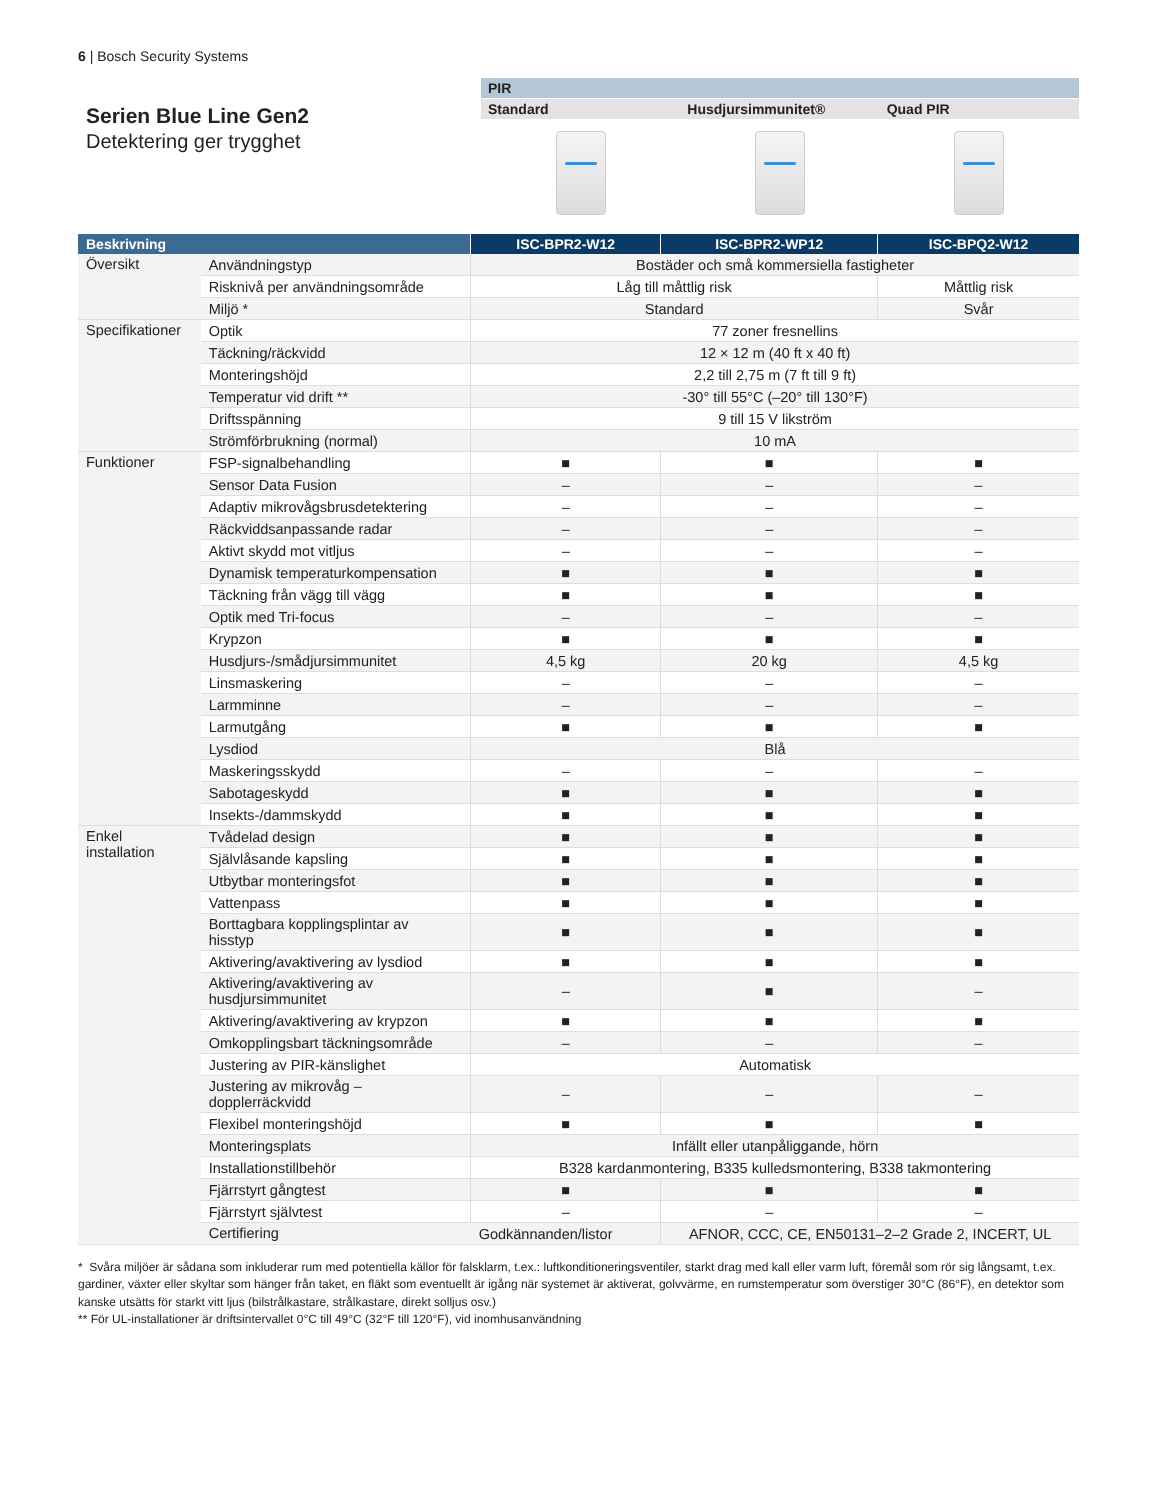6 | Bosch Security Systems
Serien Blue Line Gen2
Detektering ger trygghet
PIR
Standard Husdjursimmunitet® Quad PIR
| Beskrivning | | ISC-BPR2-W12 | ISC-BPR2-WP12 | ISC-BPQ2-W12 |
| --- | --- | --- | --- | --- |
| Översikt | Användningstyp | Bostäder och små kommersiella fastigheter | | |
| | Risknivå per användningsområde | Låg till måttlig risk | | Måttlig risk |
| | Miljö * | Standard | | Svår |
| Specifikationer | Optik | 77 zoner fresnellins | | |
| | Täckning/räckvidd | 12 × 12 m (40 ft x 40 ft) | | |
| | Monteringshöjd | 2,2 till 2,75 m (7 ft till 9 ft) | | |
| | Temperatur vid drift ** | -30° till 55°C (–20° till 130°F) | | |
| | Driftsspänning | 9 till 15 V likström | | |
| | Strömförbrukning (normal) | 10 mA | | |
| Funktioner | FSP-signalbehandling | ■ | ■ | ■ |
| | Sensor Data Fusion | – | – | – |
| | Adaptiv mikrovågsbrusdetektering | – | – | – |
| | Räckviddsanpassande radar | – | – | – |
| | Aktivt skydd mot vitljus | – | – | – |
| | Dynamisk temperaturkompensation | ■ | ■ | ■ |
| | Täckning från vägg till vägg | ■ | ■ | ■ |
| | Optik med Tri-focus | – | – | – |
| | Krypzon | ■ | ■ | ■ |
| | Husdjurs-/smådjursimmunitet | 4,5 kg | 20 kg | 4,5 kg |
| | Linsmaskering | – | – | – |
| | Larmminne | – | – | – |
| | Larmutgång | ■ | ■ | ■ |
| | Lysdiod | Blå | | |
| | Maskeringsskydd | – | – | – |
| | Sabotageskydd | ■ | ■ | ■ |
| | Insekts-/dammskydd | ■ | ■ | ■ |
| Enkel installation | Tvådelad design | ■ | ■ | ■ |
| | Självlåsande kapsling | ■ | ■ | ■ |
| | Utbytbar monteringsfot | ■ | ■ | ■ |
| | Vattenpass | ■ | ■ | ■ |
| | Borttagbara kopplingsplintar av hisstyp | ■ | ■ | ■ |
| | Aktivering/avaktivering av lysdiod | ■ | ■ | ■ |
| | Aktivering/avaktivering av husdjursimmunitet | – | ■ | – |
| | Aktivering/avaktivering av krypzon | ■ | ■ | ■ |
| | Omkopplingsbart täckningsområde | – | – | – |
| | Justering av PIR-känslighet | Automatisk | | |
| | Justering av mikrovåg – dopplerräckvidd | – | – | – |
| | Flexibel monteringshöjd | ■ | ■ | ■ |
| | Monteringsplats | Infällt eller utanpåliggande, hörn | | |
| | Installationstillbehör | B328 kardanmontering, B335 kulledsmontering, B338 takmontering | | |
| | Fjärrstyrt gångtest | ■ | ■ | ■ |
| | Fjärrstyrt självtest | – | – | – |
| | Certifiering | Godkännanden/listor | AFNOR, CCC, CE, EN50131–2–2 Grade 2, INCERT, UL | |
* Svåra miljöer är sådana som inkluderar rum med potentiella källor för falsklarm, t.ex.: luftkonditioneringsventiler, starkt drag med kall eller varm luft, föremål som rör sig långsamt, t.ex. gardiner, växter eller skyltar som hänger från taket, en fläkt som eventuellt är igång när systemet är aktiverat, golvvärme, en rumstemperatur som överstiger 30°C (86°F), en detektor som kanske utsätts för starkt vitt ljus (bilstrålkastare, strålkastare, direkt solljus osv.)
** För UL-installationer är driftsintervallet 0°C till 49°C (32°F till 120°F), vid inomhusanvändning